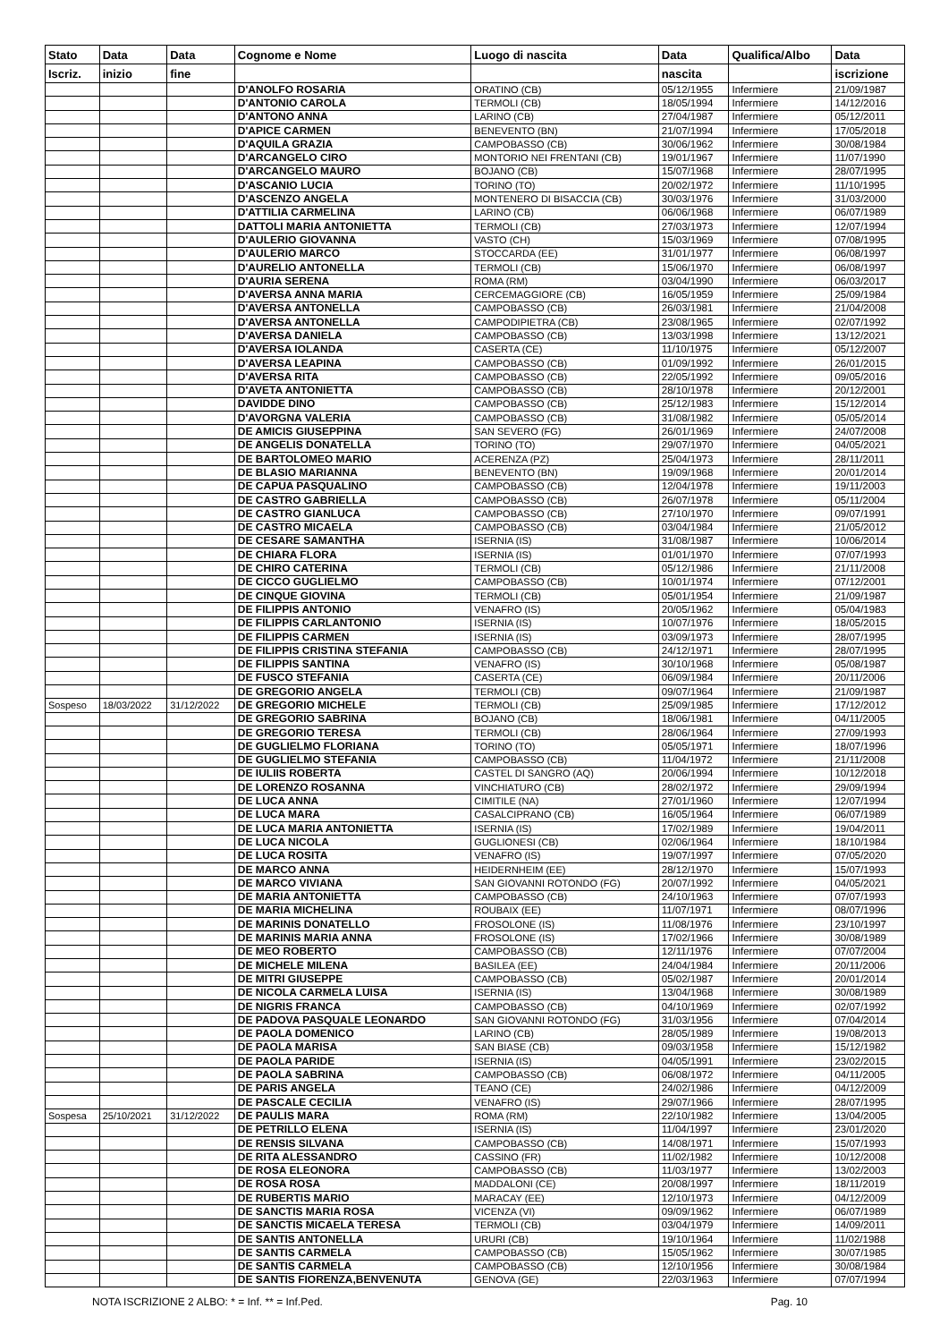| Stato | Data | Data | Cognome e Nome | Luogo di nascita | Data | Qualifica/Albo | Data |
| --- | --- | --- | --- | --- | --- | --- | --- |
| Iscriz. | inizio | fine | | | nascita | | iscrizione |
| | | | D'ANOLFO ROSARIA | ORATINO (CB) | 05/12/1955 | Infermiere | 21/09/1987 |
| | | | D'ANTONIO CAROLA | TERMOLI (CB) | 18/05/1994 | Infermiere | 14/12/2016 |
| | | | D'ANTONO ANNA | LARINO (CB) | 27/04/1987 | Infermiere | 05/12/2011 |
| | | | D'APICE CARMEN | BENEVENTO (BN) | 21/07/1994 | Infermiere | 17/05/2018 |
| | | | D'AQUILA GRAZIA | CAMPOBASSO (CB) | 30/06/1962 | Infermiere | 30/08/1984 |
| | | | D'ARCANGELO CIRO | MONTORIO NEI FRENTANI (CB) | 19/01/1967 | Infermiere | 11/07/1990 |
| | | | D'ARCANGELO MAURO | BOJANO (CB) | 15/07/1968 | Infermiere | 28/07/1995 |
| | | | D'ASCANIO LUCIA | TORINO (TO) | 20/02/1972 | Infermiere | 11/10/1995 |
| | | | D'ASCENZO ANGELA | MONTENERO DI BISACCIA (CB) | 30/03/1976 | Infermiere | 31/03/2000 |
| | | | D'ATTILIA CARMELINA | LARINO (CB) | 06/06/1968 | Infermiere | 06/07/1989 |
| | | | DATTOLI MARIA ANTONIETTA | TERMOLI (CB) | 27/03/1973 | Infermiere | 12/07/1994 |
| | | | D'AULERIO GIOVANNA | VASTO (CH) | 15/03/1969 | Infermiere | 07/08/1995 |
| | | | D'AULERIO MARCO | STOCCARDA (EE) | 31/01/1977 | Infermiere | 06/08/1997 |
| | | | D'AURELIO ANTONELLA | TERMOLI (CB) | 15/06/1970 | Infermiere | 06/08/1997 |
| | | | D'AURIA SERENA | ROMA (RM) | 03/04/1990 | Infermiere | 06/03/2017 |
| | | | D'AVERSA ANNA MARIA | CERCEMAGGIORE (CB) | 16/05/1959 | Infermiere | 25/09/1984 |
| | | | D'AVERSA ANTONELLA | CAMPOBASSO (CB) | 26/03/1981 | Infermiere | 21/04/2008 |
| | | | D'AVERSA ANTONELLA | CAMPODIPIETRA (CB) | 23/08/1965 | Infermiere | 02/07/1992 |
| | | | D'AVERSA DANIELA | CAMPOBASSO (CB) | 13/03/1998 | Infermiere | 13/12/2021 |
| | | | D'AVERSA IOLANDA | CASERTA (CE) | 11/10/1975 | Infermiere | 05/12/2007 |
| | | | D'AVERSA LEAPINA | CAMPOBASSO (CB) | 01/09/1992 | Infermiere | 26/01/2015 |
| | | | D'AVERSA RITA | CAMPOBASSO (CB) | 22/05/1992 | Infermiere | 09/05/2016 |
| | | | D'AVETA ANTONIETTA | CAMPOBASSO (CB) | 28/10/1978 | Infermiere | 20/12/2001 |
| | | | DAVIDDE DINO | CAMPOBASSO (CB) | 25/12/1983 | Infermiere | 15/12/2014 |
| | | | D'AVORGNA VALERIA | CAMPOBASSO (CB) | 31/08/1982 | Infermiere | 05/05/2014 |
| | | | DE AMICIS GIUSEPPINA | SAN SEVERO (FG) | 26/01/1969 | Infermiere | 24/07/2008 |
| | | | DE ANGELIS DONATELLA | TORINO (TO) | 29/07/1970 | Infermiere | 04/05/2021 |
| | | | DE BARTOLOMEO MARIO | ACERENZA (PZ) | 25/04/1973 | Infermiere | 28/11/2011 |
| | | | DE BLASIO MARIANNA | BENEVENTO (BN) | 19/09/1968 | Infermiere | 20/01/2014 |
| | | | DE CAPUA PASQUALINO | CAMPOBASSO (CB) | 12/04/1978 | Infermiere | 19/11/2003 |
| | | | DE CASTRO GABRIELLA | CAMPOBASSO (CB) | 26/07/1978 | Infermiere | 05/11/2004 |
| | | | DE CASTRO GIANLUCA | CAMPOBASSO (CB) | 27/10/1970 | Infermiere | 09/07/1991 |
| | | | DE CASTRO MICAELA | CAMPOBASSO (CB) | 03/04/1984 | Infermiere | 21/05/2012 |
| | | | DE CESARE SAMANTHA | ISERNIA (IS) | 31/08/1987 | Infermiere | 10/06/2014 |
| | | | DE CHIARA FLORA | ISERNIA (IS) | 01/01/1970 | Infermiere | 07/07/1993 |
| | | | DE CHIRO CATERINA | TERMOLI (CB) | 05/12/1986 | Infermiere | 21/11/2008 |
| | | | DE CICCO GUGLIELMO | CAMPOBASSO (CB) | 10/01/1974 | Infermiere | 07/12/2001 |
| | | | DE CINQUE GIOVINA | TERMOLI (CB) | 05/01/1954 | Infermiere | 21/09/1987 |
| | | | DE FILIPPIS ANTONIO | VENAFRO (IS) | 20/05/1962 | Infermiere | 05/04/1983 |
| | | | DE FILIPPIS CARLANTONIO | ISERNIA (IS) | 10/07/1976 | Infermiere | 18/05/2015 |
| | | | DE FILIPPIS CARMEN | ISERNIA (IS) | 03/09/1973 | Infermiere | 28/07/1995 |
| | | | DE FILIPPIS CRISTINA STEFANIA | CAMPOBASSO (CB) | 24/12/1971 | Infermiere | 28/07/1995 |
| | | | DE FILIPPIS SANTINA | VENAFRO (IS) | 30/10/1968 | Infermiere | 05/08/1987 |
| | | | DE FUSCO STEFANIA | CASERTA (CE) | 06/09/1984 | Infermiere | 20/11/2006 |
| | | | DE GREGORIO ANGELA | TERMOLI (CB) | 09/07/1964 | Infermiere | 21/09/1987 |
| Sospeso | 18/03/2022 | 31/12/2022 | DE GREGORIO MICHELE | TERMOLI (CB) | 25/09/1985 | Infermiere | 17/12/2012 |
| | | | DE GREGORIO SABRINA | BOJANO (CB) | 18/06/1981 | Infermiere | 04/11/2005 |
| | | | DE GREGORIO TERESA | TERMOLI (CB) | 28/06/1964 | Infermiere | 27/09/1993 |
| | | | DE GUGLIELMO FLORIANA | TORINO (TO) | 05/05/1971 | Infermiere | 18/07/1996 |
| | | | DE GUGLIELMO STEFANIA | CAMPOBASSO (CB) | 11/04/1972 | Infermiere | 21/11/2008 |
| | | | DE IULIIS ROBERTA | CASTEL DI SANGRO (AQ) | 20/06/1994 | Infermiere | 10/12/2018 |
| | | | DE LORENZO ROSANNA | VINCHIATURO (CB) | 28/02/1972 | Infermiere | 29/09/1994 |
| | | | DE LUCA ANNA | CIMITILE (NA) | 27/01/1960 | Infermiere | 12/07/1994 |
| | | | DE LUCA MARA | CASALCIPRANO (CB) | 16/05/1964 | Infermiere | 06/07/1989 |
| | | | DE LUCA MARIA ANTONIETTA | ISERNIA (IS) | 17/02/1989 | Infermiere | 19/04/2011 |
| | | | DE LUCA NICOLA | GUGLIONESI (CB) | 02/06/1964 | Infermiere | 18/10/1984 |
| | | | DE LUCA ROSITA | VENAFRO (IS) | 19/07/1997 | Infermiere | 07/05/2020 |
| | | | DE MARCO ANNA | HEIDERNHEIM (EE) | 28/12/1970 | Infermiere | 15/07/1993 |
| | | | DE MARCO VIVIANA | SAN GIOVANNI ROTONDO (FG) | 20/07/1992 | Infermiere | 04/05/2021 |
| | | | DE MARIA ANTONIETTA | CAMPOBASSO (CB) | 24/10/1963 | Infermiere | 07/07/1993 |
| | | | DE MARIA MICHELINA | ROUBAIX (EE) | 11/07/1971 | Infermiere | 08/07/1996 |
| | | | DE MARINIS DONATELLO | FROSOLONE (IS) | 11/08/1976 | Infermiere | 23/10/1997 |
| | | | DE MARINIS MARIA ANNA | FROSOLONE (IS) | 17/02/1966 | Infermiere | 30/08/1989 |
| | | | DE MEO ROBERTO | CAMPOBASSO (CB) | 12/11/1976 | Infermiere | 07/07/2004 |
| | | | DE MICHELE MILENA | BASILEA (EE) | 24/04/1984 | Infermiere | 20/11/2006 |
| | | | DE MITRI GIUSEPPE | CAMPOBASSO (CB) | 05/02/1987 | Infermiere | 20/01/2014 |
| | | | DE NICOLA CARMELA LUISA | ISERNIA (IS) | 13/04/1968 | Infermiere | 30/08/1989 |
| | | | DE NIGRIS FRANCA | CAMPOBASSO (CB) | 04/10/1969 | Infermiere | 02/07/1992 |
| | | | DE PADOVA PASQUALE LEONARDO | SAN GIOVANNI ROTONDO (FG) | 31/03/1956 | Infermiere | 07/04/2014 |
| | | | DE PAOLA DOMENICO | LARINO (CB) | 28/05/1989 | Infermiere | 19/08/2013 |
| | | | DE PAOLA MARISA | SAN BIASE (CB) | 09/03/1958 | Infermiere | 15/12/1982 |
| | | | DE PAOLA PARIDE | ISERNIA (IS) | 04/05/1991 | Infermiere | 23/02/2015 |
| | | | DE PAOLA SABRINA | CAMPOBASSO (CB) | 06/08/1972 | Infermiere | 04/11/2005 |
| | | | DE PARIS ANGELA | TEANO (CE) | 24/02/1986 | Infermiere | 04/12/2009 |
| | | | DE PASCALE CECILIA | VENAFRO (IS) | 29/07/1966 | Infermiere | 28/07/1995 |
| Sospesa | 25/10/2021 | 31/12/2022 | DE PAULIS MARA | ROMA (RM) | 22/10/1982 | Infermiere | 13/04/2005 |
| | | | DE PETRILLO ELENA | ISERNIA (IS) | 11/04/1997 | Infermiere | 23/01/2020 |
| | | | DE RENSIS SILVANA | CAMPOBASSO (CB) | 14/08/1971 | Infermiere | 15/07/1993 |
| | | | DE RITA ALESSANDRO | CASSINO (FR) | 11/02/1982 | Infermiere | 10/12/2008 |
| | | | DE ROSA ELEONORA | CAMPOBASSO (CB) | 11/03/1977 | Infermiere | 13/02/2003 |
| | | | DE ROSA ROSA | MADDALONI (CE) | 20/08/1997 | Infermiere | 18/11/2019 |
| | | | DE RUBERTIS MARIO | MARACAY (EE) | 12/10/1973 | Infermiere | 04/12/2009 |
| | | | DE SANCTIS MARIA ROSA | VICENZA (VI) | 09/09/1962 | Infermiere | 06/07/1989 |
| | | | DE SANCTIS MICAELA TERESA | TERMOLI (CB) | 03/04/1979 | Infermiere | 14/09/2011 |
| | | | DE SANTIS ANTONELLA | URURI (CB) | 19/10/1964 | Infermiere | 11/02/1988 |
| | | | DE SANTIS CARMELA | CAMPOBASSO (CB) | 15/05/1962 | Infermiere | 30/07/1985 |
| | | | DE SANTIS CARMELA | CAMPOBASSO (CB) | 12/10/1956 | Infermiere | 30/08/1984 |
| | | | DE SANTIS FIORENZA,BENVENUTA | GENOVA (GE) | 22/03/1963 | Infermiere | 07/07/1994 |
NOTA ISCRIZIONE 2 ALBO: * = Inf. ** = Inf.Ped. Pag. 10